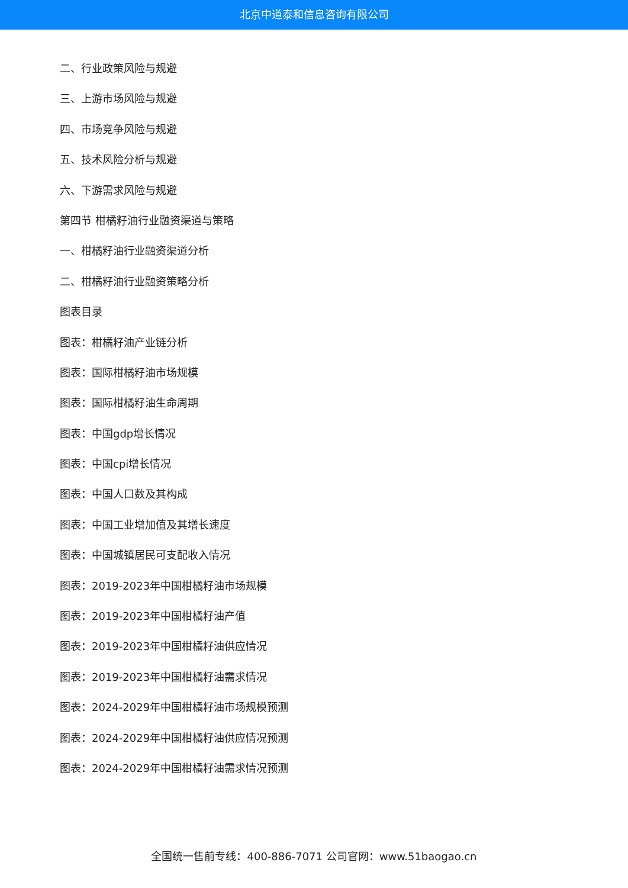北京中道泰和信息咨询有限公司
二、行业政策风险与规避
三、上游市场风险与规避
四、市场竞争风险与规避
五、技术风险分析与规避
六、下游需求风险与规避
第四节 柑橘籽油行业融资渠道与策略
一、柑橘籽油行业融资渠道分析
二、柑橘籽油行业融资策略分析
图表目录
图表：柑橘籽油产业链分析
图表：国际柑橘籽油市场规模
图表：国际柑橘籽油生命周期
图表：中国gdp增长情况
图表：中国cpi增长情况
图表：中国人口数及其构成
图表：中国工业增加值及其增长速度
图表：中国城镇居民可支配收入情况
图表：2019-2023年中国柑橘籽油市场规模
图表：2019-2023年中国柑橘籽油产值
图表：2019-2023年中国柑橘籽油供应情况
图表：2019-2023年中国柑橘籽油需求情况
图表：2024-2029年中国柑橘籽油市场规模预测
图表：2024-2029年中国柑橘籽油供应情况预测
图表：2024-2029年中国柑橘籽油需求情况预测
全国统一售前专线：400-886-7071 公司官网：www.51baogao.cn